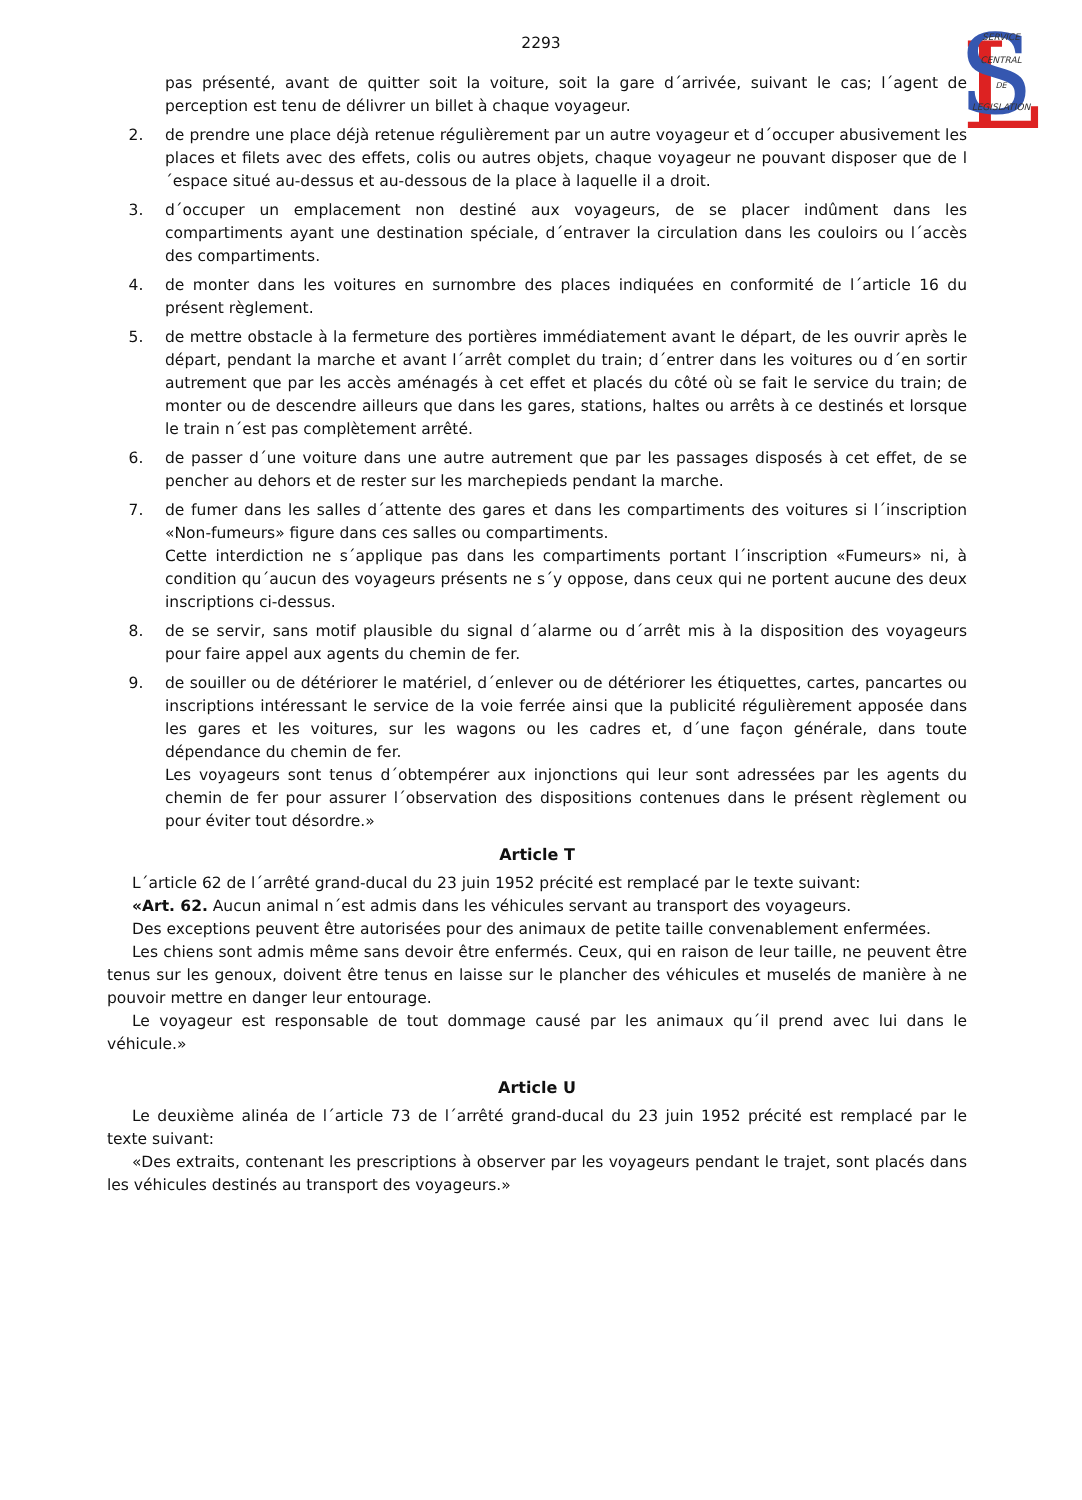L
S
SERVICE
CENTRAL
DE
LEGISLATION
2293
pas présenté, avant de quitter soit la voiture, soit la gare d´arrivée, suivant le cas; l´agent de perception est tenu de délivrer un billet à chaque voyageur.
2. de prendre une place déjà retenue régulièrement par un autre voyageur et d´occuper abusivement les places et filets avec des effets, colis ou autres objets, chaque voyageur ne pouvant disposer que de l´espace situé au-dessus et au-dessous de la place à laquelle il a droit.
3. d´occuper un emplacement non destiné aux voyageurs, de se placer indûment dans les compartiments ayant une destination spéciale, d´entraver la circulation dans les couloirs ou l´accès des compartiments.
4. de monter dans les voitures en surnombre des places indiquées en conformité de l´article 16 du présent règlement.
5. de mettre obstacle à la fermeture des portières immédiatement avant le départ, de les ouvrir après le départ, pendant la marche et avant l´arrêt complet du train; d´entrer dans les voitures ou d´en sortir autrement que par les accès aménagés à cet effet et placés du côté où se fait le service du train; de monter ou de descendre ailleurs que dans les gares, stations, haltes ou arrêts à ce destinés et lorsque le train n´est pas complètement arrêté.
6. de passer d´une voiture dans une autre autrement que par les passages disposés à cet effet, de se pencher au dehors et de rester sur les marchepieds pendant la marche.
7. de fumer dans les salles d´attente des gares et dans les compartiments des voitures si l´inscription «Non-fumeurs» figure dans ces salles ou compartiments.
Cette interdiction ne s´applique pas dans les compartiments portant l´inscription «Fumeurs» ni, à condition qu´aucun des voyageurs présents ne s´y oppose, dans ceux qui ne portent aucune des deux inscriptions ci-dessus.
8. de se servir, sans motif plausible du signal d´alarme ou d´arrêt mis à la disposition des voyageurs pour faire appel aux agents du chemin de fer.
9. de souiller ou de détériorer le matériel, d´enlever ou de détériorer les étiquettes, cartes, pancartes ou inscriptions intéressant le service de la voie ferrée ainsi que la publicité régulièrement apposée dans les gares et les voitures, sur les wagons ou les cadres et, d´une façon générale, dans toute dépendance du chemin de fer.
Les voyageurs sont tenus d´obtempérer aux injonctions qui leur sont adressées par les agents du chemin de fer pour assurer l´observation des dispositions contenues dans le présent règlement ou pour éviter tout désordre.»
Article T
L´article 62 de l´arrêté grand-ducal du 23 juin 1952 précité est remplacé par le texte suivant:
«Art. 62. Aucun animal n´est admis dans les véhicules servant au transport des voyageurs.
Des exceptions peuvent être autorisées pour des animaux de petite taille convenablement enfermées.
Les chiens sont admis même sans devoir être enfermés. Ceux, qui en raison de leur taille, ne peuvent être tenus sur les genoux, doivent être tenus en laisse sur le plancher des véhicules et muselés de manière à ne pouvoir mettre en danger leur entourage.
Le voyageur est responsable de tout dommage causé par les animaux qu´il prend avec lui dans le véhicule.»
Article U
Le deuxième alinéa de l´article 73 de l´arrêté grand-ducal du 23 juin 1952 précité est remplacé par le texte suivant:
«Des extraits, contenant les prescriptions à observer par les voyageurs pendant le trajet, sont placés dans les véhicules destinés au transport des voyageurs.»